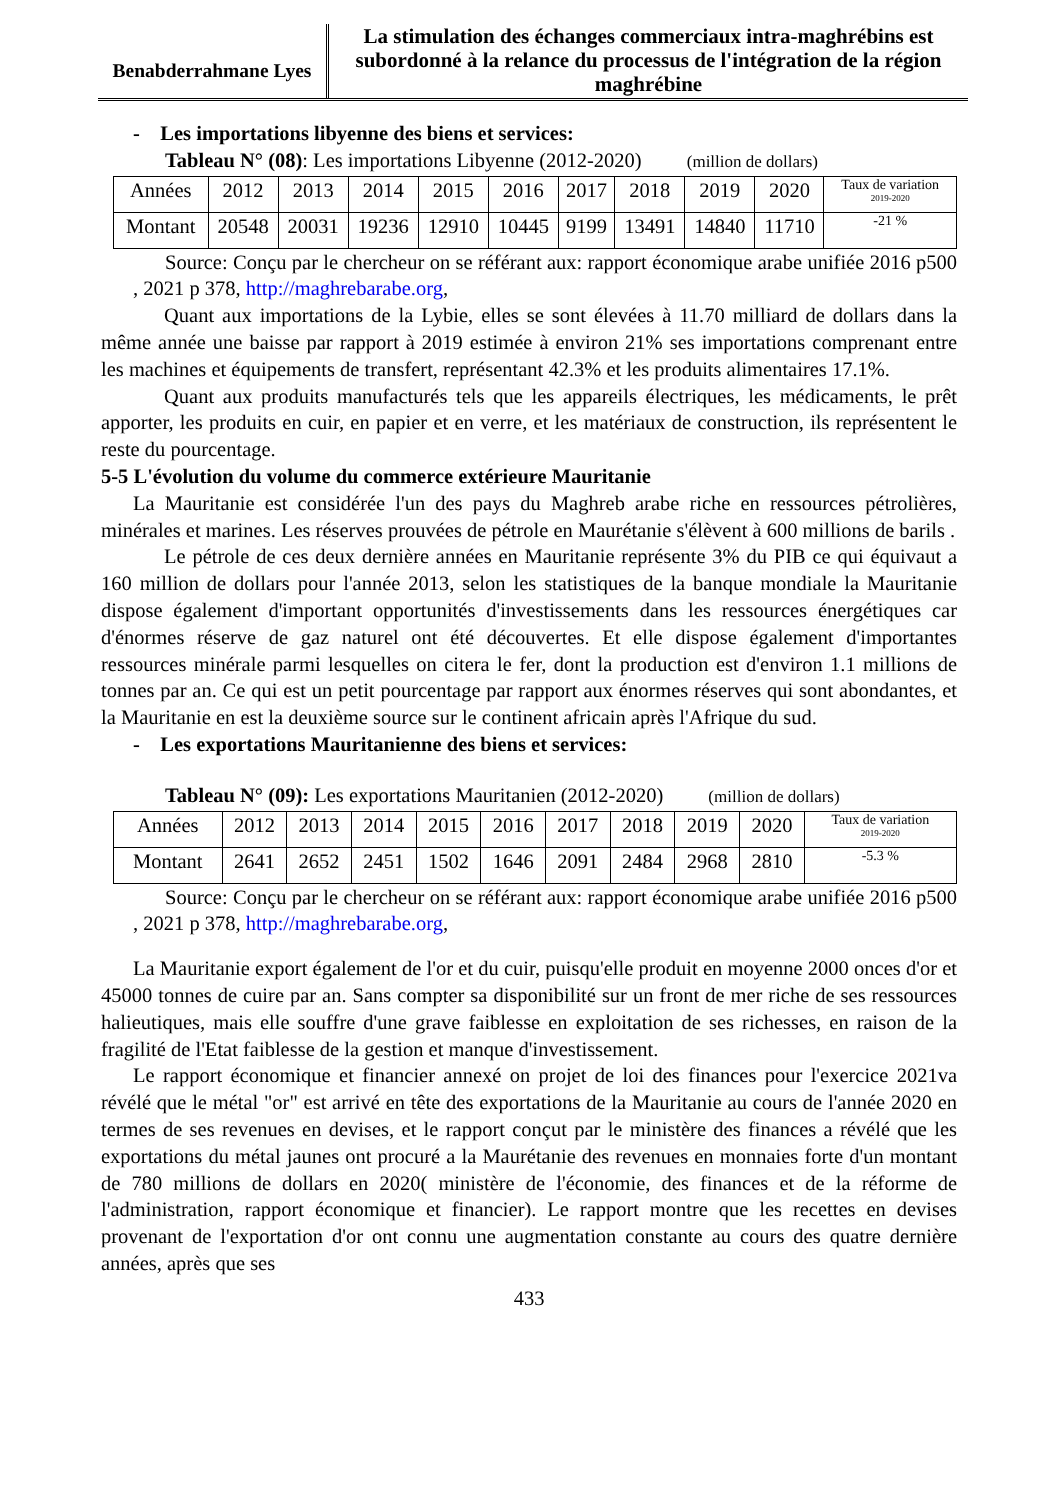Benabderrahmane Lyes
La stimulation des échanges commerciaux intra-maghrébins est subordonné à la relance du processus de l'intégration de la région maghrébine
- Les importations libyenne des biens et services:
Tableau N° (08): Les importations Libyenne (2012-2020) (million de dollars)
| Années | 2012 | 2013 | 2014 | 2015 | 2016 | 2017 | 2018 | 2019 | 2020 | Taux de variation 2019-2020 |
| Montant | 20548 | 20031 | 19236 | 12910 | 10445 | 9199 | 13491 | 14840 | 11710 | -21 % |
Source: Conçu par le chercheur on se référant aux: rapport économique arabe unifiée 2016 p500 , 2021 p 378, http://maghrebarabe.org,
Quant aux importations de la Lybie, elles se sont élevées à 11.70 milliard de dollars dans la même année une baisse par rapport à 2019 estimée à environ 21% ses importations comprenant entre les machines et équipements de transfert, représentant 42.3% et les produits alimentaires 17.1%.
Quant aux produits manufacturés tels que les appareils électriques, les médicaments, le prêt apporter, les produits en cuir, en papier et en verre, et les matériaux de construction, ils représentent le reste du pourcentage.
5-5 L'évolution du volume du commerce extérieure Mauritanie
La Mauritanie est considérée l'un des pays du Maghreb arabe riche en ressources pétrolières, minérales et marines. Les réserves prouvées de pétrole en Maurétanie s'élèvent à 600 millions de barils .
Le pétrole de ces deux dernière années en Mauritanie représente 3% du PIB ce qui équivaut a 160 million de dollars pour l'année 2013, selon les statistiques de la banque mondiale la Mauritanie dispose également d'important opportunités d'investissements dans les ressources énergétiques car d'énormes réserve de gaz naturel ont été découvertes. Et elle dispose également d'importantes ressources minérale parmi lesquelles on citera le fer, dont la production est d'environ 1.1 millions de tonnes par an. Ce qui est un petit pourcentage par rapport aux énormes réserves qui sont abondantes, et la Mauritanie en est la deuxième source sur le continent africain après l'Afrique du sud.
- Les exportations Mauritanienne des biens et services:
Tableau N° (09): Les exportations Mauritanien (2012-2020) (million de dollars)
| Années | 2012 | 2013 | 2014 | 2015 | 2016 | 2017 | 2018 | 2019 | 2020 | Taux de variation 2019-2020 |
| Montant | 2641 | 2652 | 2451 | 1502 | 1646 | 2091 | 2484 | 2968 | 2810 | -5.3 % |
Source: Conçu par le chercheur on se référant aux: rapport économique arabe unifiée 2016 p500 , 2021 p 378, http://maghrebarabe.org,
La Mauritanie export également de l'or et du cuir, puisqu'elle produit en moyenne 2000 onces d'or et 45000 tonnes de cuire par an. Sans compter sa disponibilité sur un front de mer riche de ses ressources halieutiques, mais elle souffre d'une grave faiblesse en exploitation de ses richesses, en raison de la fragilité de l'Etat faiblesse de la gestion et manque d'investissement.
Le rapport économique et financier annexé on projet de loi des finances pour l'exercice 2021va révélé que le métal "or" est arrivé en tête des exportations de la Mauritanie au cours de l'année 2020 en termes de ses revenues en devises, et le rapport conçut par le ministère des finances a révélé que les exportations du métal jaunes ont procuré a la Maurétanie des revenues en monnaies forte d'un montant de 780 millions de dollars en 2020( ministère de l'économie, des finances et de la réforme de l'administration, rapport économique et financier). Le rapport montre que les recettes en devises provenant de l'exportation d'or ont connu une augmentation constante au cours des quatre dernière années, après que ses
433